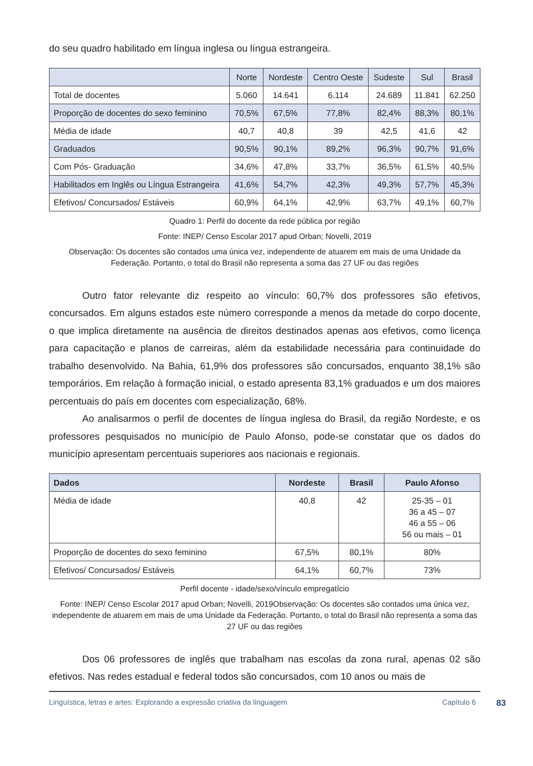do seu quadro habilitado em língua inglesa ou língua estrangeira.
| | Norte | Nordeste | Centro Oeste | Sudeste | Sul | Brasil |
| Total de docentes | 5.060 | 14.641 | 6.114 | 24.689 | 11.841 | 62.250 |
| Proporção de docentes do sexo feminino | 70,5% | 67,5% | 77,8% | 82,4% | 88,3% | 80,1% |
| Média de idade | 40,7 | 40,8 | 39 | 42,5 | 41,6 | 42 |
| Graduados | 90,5% | 90,1% | 89,2% | 96,3% | 90,7% | 91,6% |
| Com Pós- Graduação | 34,6% | 47,8% | 33,7% | 36,5% | 61,5% | 40,5% |
| Habilitados em Inglês ou Língua Estrangeira | 41,6% | 54,7% | 42,3% | 49,3% | 57,7% | 45,3% |
| Efetivos/ Concursados/ Estáveis | 60,9% | 64,1% | 42,9% | 63,7% | 49,1% | 60,7% |
Quadro 1: Perfil do docente da rede pública por região
Fonte: INEP/ Censo Escolar 2017 apud Orban; Novelli, 2019
Observação: Os docentes são contados uma única vez, independente de atuarem em mais de uma Unidade da Federação. Portanto, o total do Brasil não representa a soma das 27 UF ou das regiões
Outro fator relevante diz respeito ao vínculo: 60,7% dos professores são efetivos, concursados. Em alguns estados este número corresponde a menos da metade do corpo docente, o que implica diretamente na ausência de direitos destinados apenas aos efetivos, como licença para capacitação e planos de carreiras, além da estabilidade necessária para continuidade do trabalho desenvolvido. Na Bahia, 61,9% dos professores são concursados, enquanto 38,1% são temporários. Em relação à formação inicial, o estado apresenta 83,1% graduados e um dos maiores percentuais do país em docentes com especialização, 68%.
Ao analisarmos o perfil de docentes de língua inglesa do Brasil, da região Nordeste, e os professores pesquisados no município de Paulo Afonso, pode-se constatar que os dados do município apresentam percentuais superiores aos nacionais e regionais.
| Dados | Nordeste | Brasil | Paulo Afonso |
| --- | --- | --- | --- |
| Média de idade | 40,8 | 42 | 25-35 – 01 36 a 45 – 07 46 a 55 – 06 56 ou mais – 01 |
| Proporção de docentes do sexo feminino | 67,5% | 80,1% | 80% |
| Efetivos/ Concursados/ Estáveis | 64,1% | 60,7% | 73% |
Perfil docente - idade/sexo/vínculo empregatício
Fonte: INEP/ Censo Escolar 2017 apud Orban; Novelli, 2019Observação: Os docentes são contados uma única vez, independente de atuarem em mais de uma Unidade da Federação. Portanto, o total do Brasil não representa a soma das 27 UF ou das regiões
Dos 06 professores de inglês que trabalham nas escolas da zona rural, apenas 02 são efetivos. Nas redes estadual e federal todos são concursados, com 10 anos ou mais de
Linguística, letras e artes: Explorando a expressão criativa da linguagem Capítulo 6 83